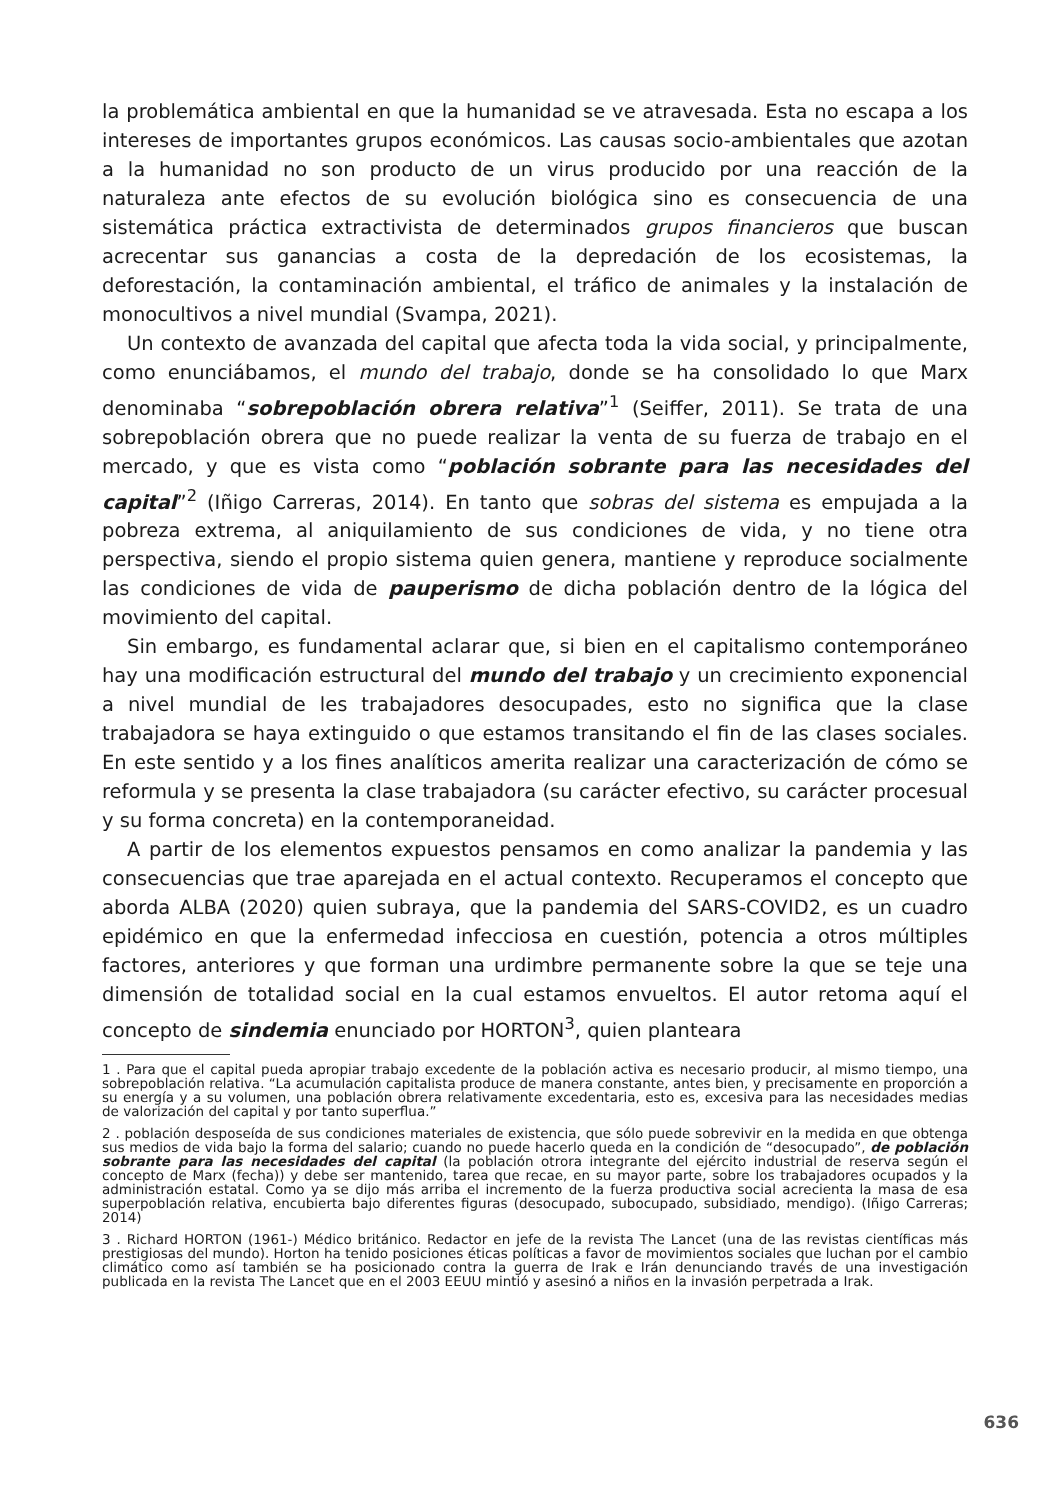la problemática ambiental en que la humanidad se ve atravesada. Esta no escapa a los intereses de importantes grupos económicos. Las causas socio-ambientales que azotan a la humanidad no son producto de un virus producido por una reacción de la naturaleza ante efectos de su evolución biológica sino es consecuencia de una sistemática práctica extractivista de determinados grupos financieros que buscan acrecentar sus ganancias a costa de la depredación de los ecosistemas, la deforestación, la contaminación ambiental, el tráfico de animales y la instalación de monocultivos a nivel mundial (Svampa, 2021).
Un contexto de avanzada del capital que afecta toda la vida social, y principalmente, como enunciábamos, el mundo del trabajo, donde se ha consolidado lo que Marx denominaba “sobrepoblación obrera relativa”<sup>1</sup> (Seiffer, 2011). Se trata de una sobrepoblación obrera que no puede realizar la venta de su fuerza de trabajo en el mercado, y que es vista como “población sobrante para las necesidades del capital”<sup>2</sup> (Iñigo Carreras, 2014). En tanto que sobras del sistema es empujada a la pobreza extrema, al aniquilamiento de sus condiciones de vida, y no tiene otra perspectiva, siendo el propio sistema quien genera, mantiene y reproduce socialmente las condiciones de vida de pauperismo de dicha población dentro de la lógica del movimiento del capital.
Sin embargo, es fundamental aclarar que, si bien en el capitalismo contemporáneo hay una modificación estructural del mundo del trabajo y un crecimiento exponencial a nivel mundial de les trabajadores desocupades, esto no significa que la clase trabajadora se haya extinguido o que estamos transitando el fin de las clases sociales. En este sentido y a los fines analíticos amerita realizar una caracterización de cómo se reformula y se presenta la clase trabajadora (su carácter efectivo, su carácter procesual y su forma concreta) en la contemporaneidad.
A partir de los elementos expuestos pensamos en como analizar la pandemia y las consecuencias que trae aparejada en el actual contexto. Recuperamos el concepto que aborda ALBA (2020) quien subraya, que la pandemia del SARS-COVID2, es un cuadro epidémico en que la enfermedad infecciosa en cuestión, potencia a otros múltiples factores, anteriores y que forman una urdimbre permanente sobre la que se teje una dimensión de totalidad social en la cual estamos envueltos. El autor retoma aquí el concepto de sindemia enunciado por HORTON<sup>3</sup>, quien planteara
1 . Para que el capital pueda apropiar trabajo excedente de la población activa es necesario producir, al mismo tiempo, una sobrepoblación relativa. “La acumulación capitalista produce de manera constante, antes bien, y precisamente en proporción a su energía y a su volumen, una población obrera relativamente excedentaria, esto es, excesiva para las necesidades medias de valorización del capital y por tanto superflua.”
2 . población desposeída de sus condiciones materiales de existencia, que sólo puede sobrevivir en la medida en que obtenga sus medios de vida bajo la forma del salario; cuando no puede hacerlo queda en la condición de “desocupado”, de población sobrante para las necesidades del capital (la población otrora integrante del ejército industrial de reserva según el concepto de Marx (fecha)) y debe ser mantenido, tarea que recae, en su mayor parte, sobre los trabajadores ocupados y la administración estatal. Como ya se dijo más arriba el incremento de la fuerza productiva social acrecienta la masa de esa superpoblación relativa, encubierta bajo diferentes figuras (desocupado, subocupado, subsidiado, mendigo). (Iñigo Carreras; 2014)
3 . Richard HORTON (1961-) Médico británico. Redactor en jefe de la revista The Lancet (una de las revistas científicas más prestigiosas del mundo). Horton ha tenido posiciones éticas políticas a favor de movimientos sociales que luchan por el cambio climático como así también se ha posicionado contra la guerra de Irak e Irán denunciando través de una investigación publicada en la revista The Lancet que en el 2003 EEUU mintió y asesinó a niños en la invasión perpetrada a Irak.
636